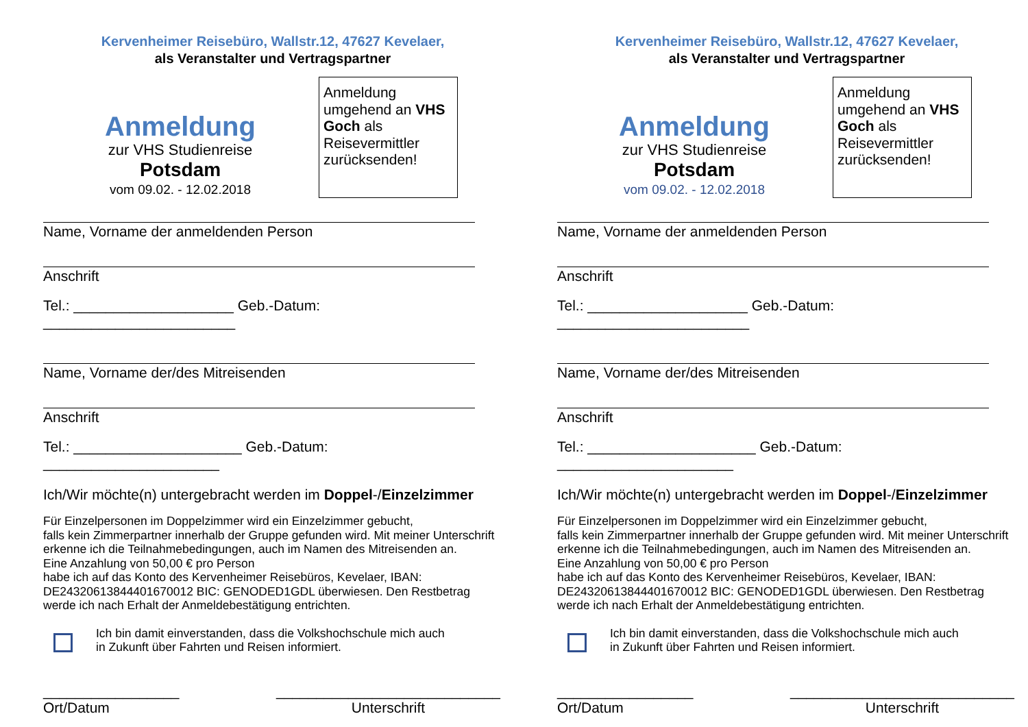Kervenheimer Reisebüro, Wallstr.12, 47627 Kevelaer,
als Veranstalter und Vertragspartner
Anmeldung
zur VHS Studienreise
Potsdam
vom 09.02. - 12.02.2018
Anmeldung umgehend an VHS Goch als Reisevermittler zurücksenden!
Name, Vorname der anmeldenden Person
Anschrift
Tel.: ____________________ Geb.-Datum: ________________________
Name, Vorname der/des Mitreisenden
Anschrift
Tel.: _____________________ Geb.-Datum: ______________________
Ich/Wir möchte(n) untergebracht werden im Doppel-/Einzelzimmer
Für Einzelpersonen im Doppelzimmer wird ein Einzelzimmer gebucht,
falls kein Zimmerpartner innerhalb der Gruppe gefunden wird. Mit meiner Unterschrift erkenne ich die Teilnahmebedingungen, auch im Namen des Mitreisenden an.
Eine Anzahlung von 50,00 € pro Person
habe ich auf das Konto des Kervenheimer Reisebüros, Kevelaer, IBAN: DE24320613844401670012 BIC: GENODED1GDL überwiesen. Den Restbetrag werde ich nach Erhalt der Anmeldebestätigung entrichten.
Ich bin damit einverstanden, dass die Volkshochschule mich auch
in Zukunft über Fahrten und Reisen informiert.
_________________
Ort/Datum
____________________________
Unterschrift
Kervenheimer Reisebüro, Wallstr.12, 47627 Kevelaer,
als Veranstalter und Vertragspartner
Anmeldung
zur VHS Studienreise
Potsdam
vom 09.02. - 12.02.2018
Anmeldung umgehend an VHS Goch als Reisevermittler zurücksenden!
Name, Vorname der anmeldenden Person
Anschrift
Tel.: ____________________ Geb.-Datum: ________________________
Name, Vorname der/des Mitreisenden
Anschrift
Tel.: _____________________ Geb.-Datum: ______________________
Ich/Wir möchte(n) untergebracht werden im Doppel-/Einzelzimmer
Für Einzelpersonen im Doppelzimmer wird ein Einzelzimmer gebucht,
falls kein Zimmerpartner innerhalb der Gruppe gefunden wird. Mit meiner Unterschrift erkenne ich die Teilnahmebedingungen, auch im Namen des Mitreisenden an.
Eine Anzahlung von 50,00 € pro Person
habe ich auf das Konto des Kervenheimer Reisebüros, Kevelaer, IBAN: DE24320613844401670012 BIC: GENODED1GDL überwiesen. Den Restbetrag werde ich nach Erhalt der Anmeldebestätigung entrichten.
Ich bin damit einverstanden, dass die Volkshochschule mich auch
in Zukunft über Fahrten und Reisen informiert.
_________________
Ort/Datum
____________________________
Unterschrift